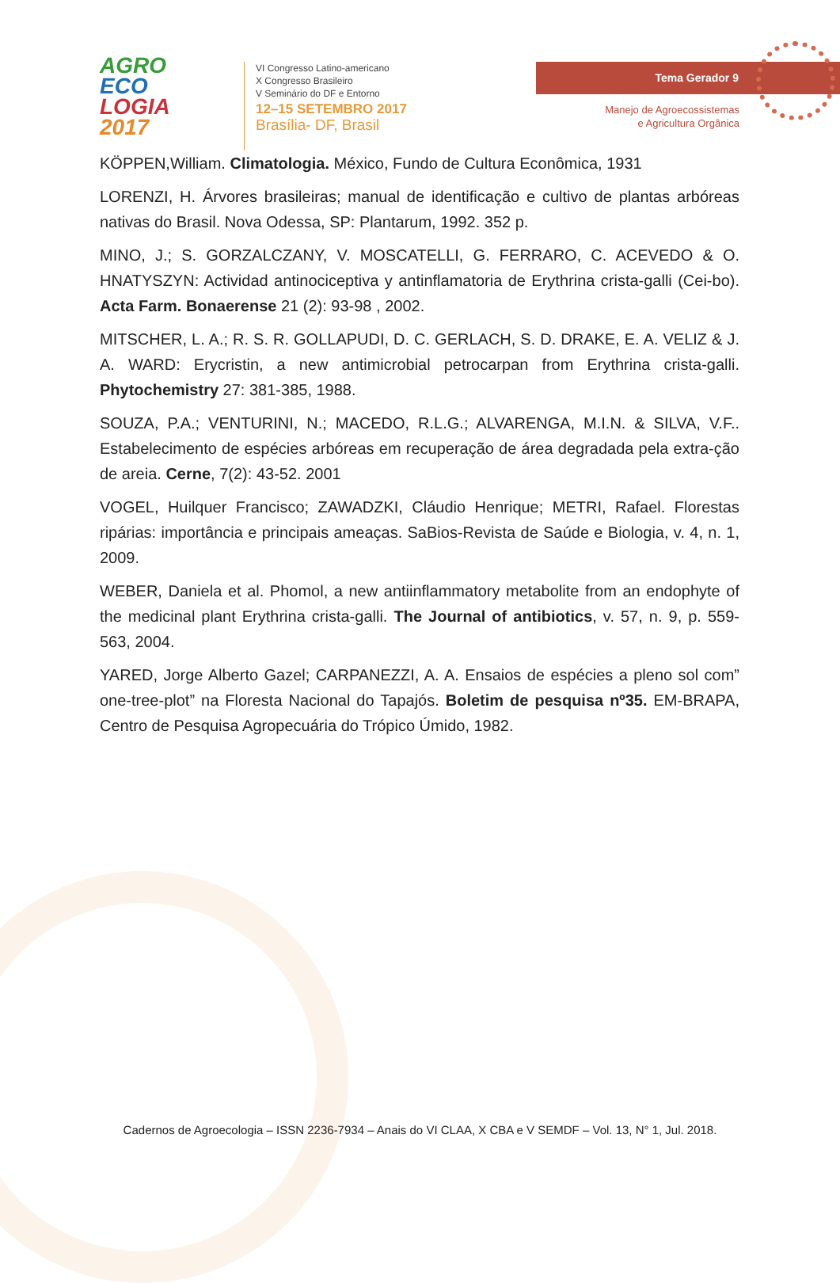AGRO
ECO
LOGIA
2017
VI Congresso Latino-americano
X Congresso Brasileiro
V Seminário do DF e Entorno
12–15 SETEMBRO 2017
Brasília- DF, Brasil
Tema Gerador 9
Manejo de Agroecossistemas
e Agricultura Orgânica
KÖPPEN,William. Climatologia. México, Fundo de Cultura Econômica, 1931
LORENZI, H. Árvores brasileiras; manual de identificação e cultivo de plantas arbóreas nativas do Brasil. Nova Odessa, SP: Plantarum, 1992. 352 p.
MINO, J.; S. GORZALCZANY, V. MOSCATELLI, G. FERRARO, C. ACEVEDO & O. HNATYSZYN: Actividad antinociceptiva y antinflamatoria de Erythrina crista-galli (Cei-bo). Acta Farm. Bonaerense 21 (2): 93-98 , 2002.
MITSCHER, L. A.; R. S. R. GOLLAPUDI, D. C. GERLACH, S. D. DRAKE, E. A. VELIZ & J. A. WARD: Erycristin, a new antimicrobial petrocarpan from Erythrina crista-galli. Phytochemistry 27: 381-385, 1988.
SOUZA, P.A.; VENTURINI, N.; MACEDO, R.L.G.; ALVARENGA, M.I.N. & SILVA, V.F.. Estabelecimento de espécies arbóreas em recuperação de área degradada pela extra-ção de areia. Cerne, 7(2): 43-52. 2001
VOGEL, Huilquer Francisco; ZAWADZKI, Cláudio Henrique; METRI, Rafael. Florestas ripárias: importância e principais ameaças. SaBios-Revista de Saúde e Biologia, v. 4, n. 1, 2009.
WEBER, Daniela et al. Phomol, a new antiinflammatory metabolite from an endophyte of the medicinal plant Erythrina crista-galli. The Journal of antibiotics, v. 57, n. 9, p. 559-563, 2004.
YARED, Jorge Alberto Gazel; CARPANEZZI, A. A. Ensaios de espécies a pleno sol com” one-tree-plot” na Floresta Nacional do Tapajós. Boletim de pesquisa nº35. EM-BRAPA, Centro de Pesquisa Agropecuária do Trópico Úmido, 1982.
Cadernos de Agroecologia – ISSN 2236-7934 – Anais do VI CLAA, X CBA e V SEMDF – Vol. 13, N° 1, Jul. 2018.